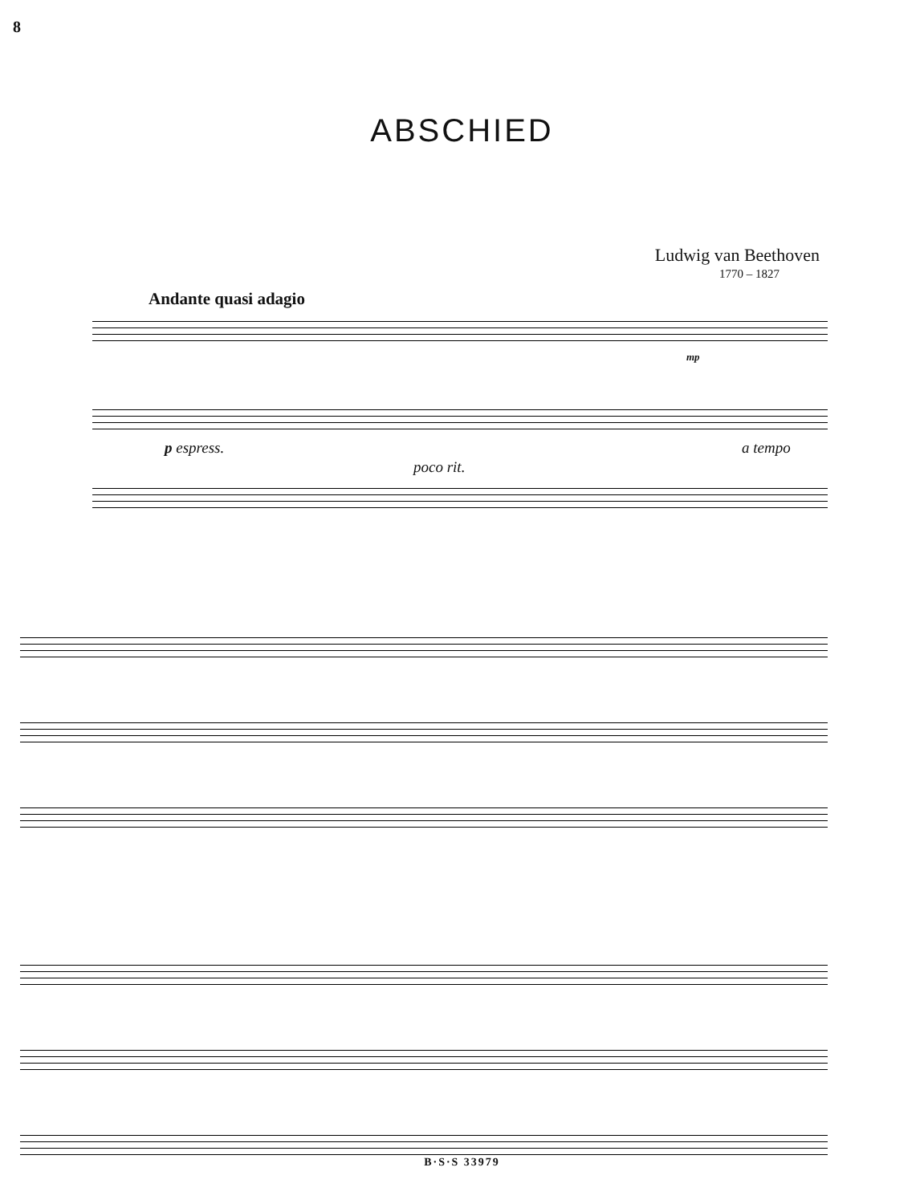8
ABSCHIED
Ludwig van Beethoven
1770 – 1827
Andante quasi adagio
mp
p espress. a tempo
poco rit.
B·S·S 33979